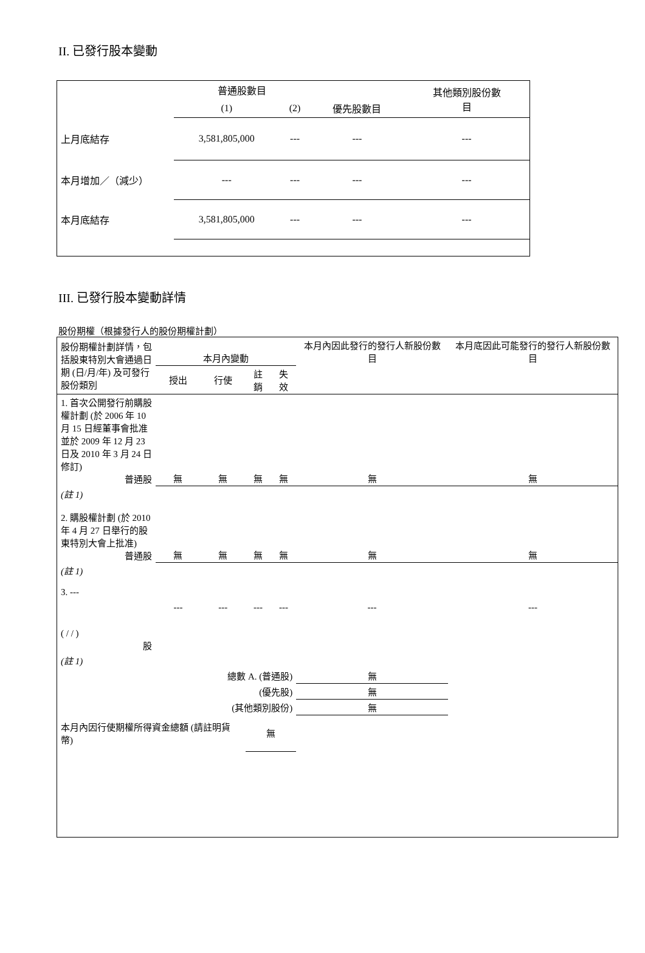II. 已發行股本變動
| | 普通股數目 | | | 其他類別股份數 目 |
| | (1) | (2) | 優先股數目 | |
| 上月底結存 | 3,581,805,000 | --- | --- | --- |
| 本月增加／（減少） | --- | --- | --- | --- |
| 本月底結存 | 3,581,805,000 | --- | --- | --- |
III. 已發行股本變動詳情
股份期權（根據發行人的股份期權計劃）
| 股份期權計劃詳情，包括股東特別大會通過日期 (日/月/年) 及可發行股份類別 | 本月內變動 | | | | 本月內因此發行的發行人新股份數目 | 本月底因此可能發行的發行人新股份數目 |
| | 授出 | 行使 | 註銷 | 失效 | | |
| 1. 首次公開發行前購股權計劃 (於 2006 年 10 月 15 日經董事會批准並於 2009 年 12 月 23 日及 2010 年 3 月 24 日修訂) 普通股 | 無 | 無 | 無 | 無 | 無 | 無 |
| (註 1) 2. 購股權計劃 (於 2010 年 4 月 27 日舉行的股東特別大會上批准) 普通股 | 無 | 無 | 無 | 無 | 無 | 無 |
| (註 1) 3. --- ( / / ) 股 | --- | --- | --- | --- | --- | --- |
| (註 1) | | | | | | |
| 總數 A. (普通股) | | | | | 無 | |
| (優先股) | | | | | 無 | |
| (其他類別股份) | | | | | 無 | |
| 本月內因行使期權所得資金總額 (請註明貨幣) | | | 無 | | | |